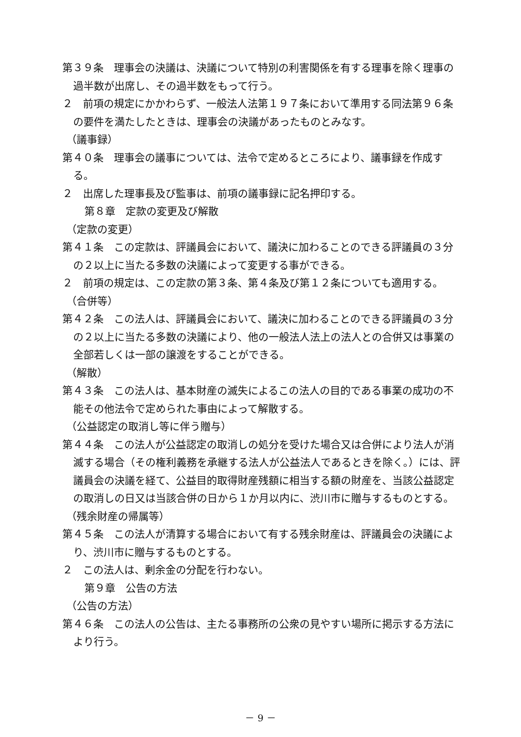第３９条　理事会の決議は、決議について特別の利害関係を有する理事を除く理事の過半数が出席し、その過半数をもって行う。
２　前項の規定にかかわらず、一般法人法第１９７条において準用する同法第９６条の要件を満たしたときは、理事会の決議があったものとみなす。
（議事録）
第４０条　理事会の議事については、法令で定めるところにより、議事録を作成する。
２　出席した理事長及び監事は、前項の議事録に記名押印する。
第８章　定款の変更及び解散
（定款の変更）
第４１条　この定款は、評議員会において、議決に加わることのできる評議員の３分の２以上に当たる多数の決議によって変更する事ができる。
２　前項の規定は、この定款の第３条、第４条及び第１２条についても適用する。
（合併等）
第４２条　この法人は、評議員会において、議決に加わることのできる評議員の３分の２以上に当たる多数の決議により、他の一般法人法上の法人との合併又は事業の全部若しくは一部の譲渡をすることができる。
（解散）
第４３条　この法人は、基本財産の滅失によるこの法人の目的である事業の成功の不能その他法令で定められた事由によって解散する。
（公益認定の取消し等に伴う贈与）
第４４条　この法人が公益認定の取消しの処分を受けた場合又は合併により法人が消滅する場合（その権利義務を承継する法人が公益法人であるときを除く。）には、評議員会の決議を経て、公益目的取得財産残額に相当する額の財産を、当該公益認定の取消しの日又は当該合併の日から１か月以内に、渋川市に贈与するものとする。
（残余財産の帰属等）
第４５条　この法人が清算する場合において有する残余財産は、評議員会の決議により、渋川市に贈与するものとする。
２　この法人は、剰余金の分配を行わない。
第９章　公告の方法
（公告の方法）
第４６条　この法人の公告は、主たる事務所の公衆の見やすい場所に掲示する方法により行う。
－ 9 －